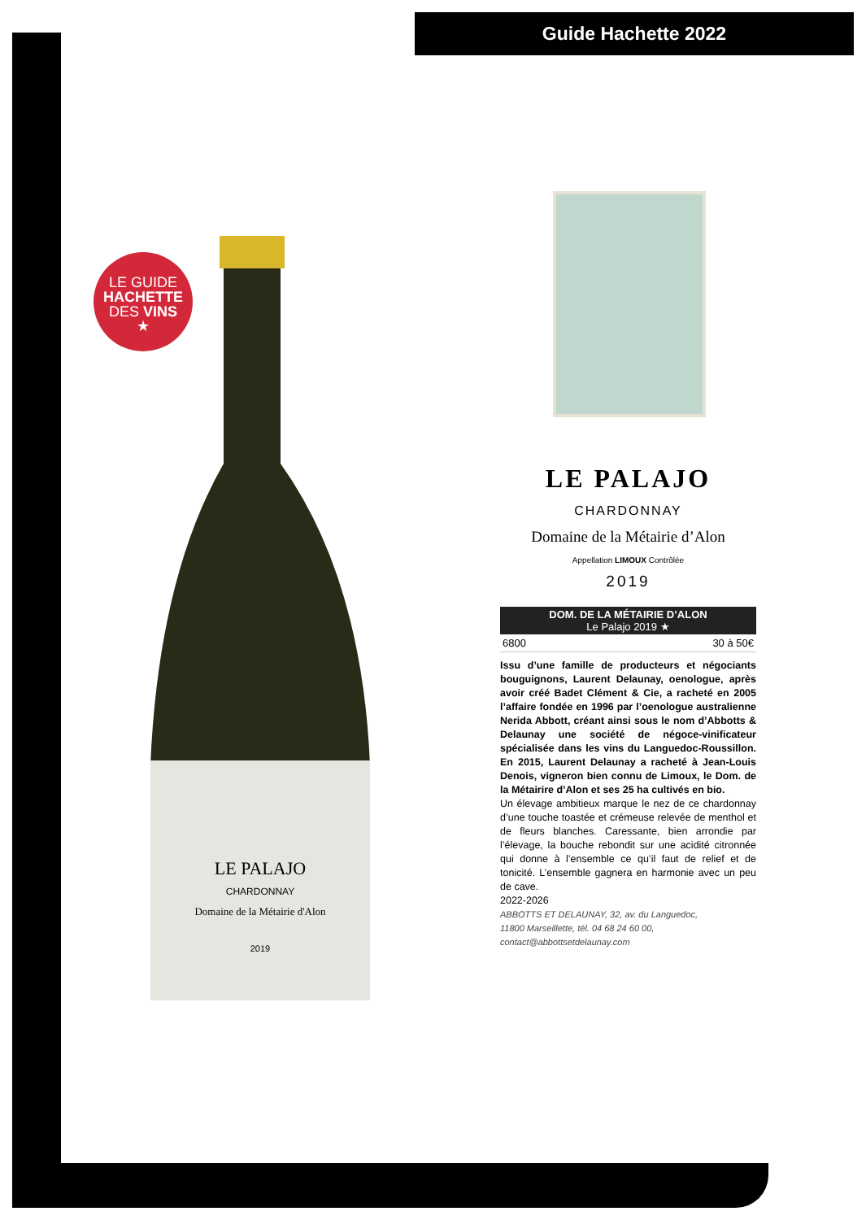Guide Hachette 2022
LE GUIDE
HACHETTE
DES VINS
★
LE PALAJO
CHARDONNAY
Domaine de la Métairie d'Alon
2019
LE PALAJO
CHARDONNAY
Domaine de la Métairie d’Alon
Appellation LIMOUX Contrôlée
2019
DOM. DE LA MÉTAIRIE D’ALON
Le Palajo 2019 ★
6800 30 à 50€
Issu d’une famille de producteurs et négociants bouguignons, Laurent Delaunay, oenologue, après avoir créé Badet Clément & Cie, a racheté en 2005 l’affaire fondée en 1996 par l’oenologue australienne Nerida Abbott, créant ainsi sous le nom d’Abbotts & Delaunay une société de négoce-vinificateur spécialisée dans les vins du Languedoc-Roussillon. En 2015, Laurent Delaunay a racheté à Jean-Louis Denois, vigneron bien connu de Limoux, le Dom. de la Métairire d’Alon et ses 25 ha cultivés en bio.
Un élevage ambitieux marque le nez de ce chardonnay d’une touche toastée et crémeuse relevée de menthol et de fleurs blanches. Caressante, bien arrondie par l’élevage, la bouche rebondit sur une acidité citronnée qui donne à l’ensemble ce qu’il faut de relief et de tonicité. L’ensemble gagnera en harmonie avec un peu de cave.
2022-2026
ABBOTTS ET DELAUNAY, 32, av. du Languedoc,
11800 Marseillette, tél. 04 68 24 60 00,
contact@abbottsetdelaunay.com